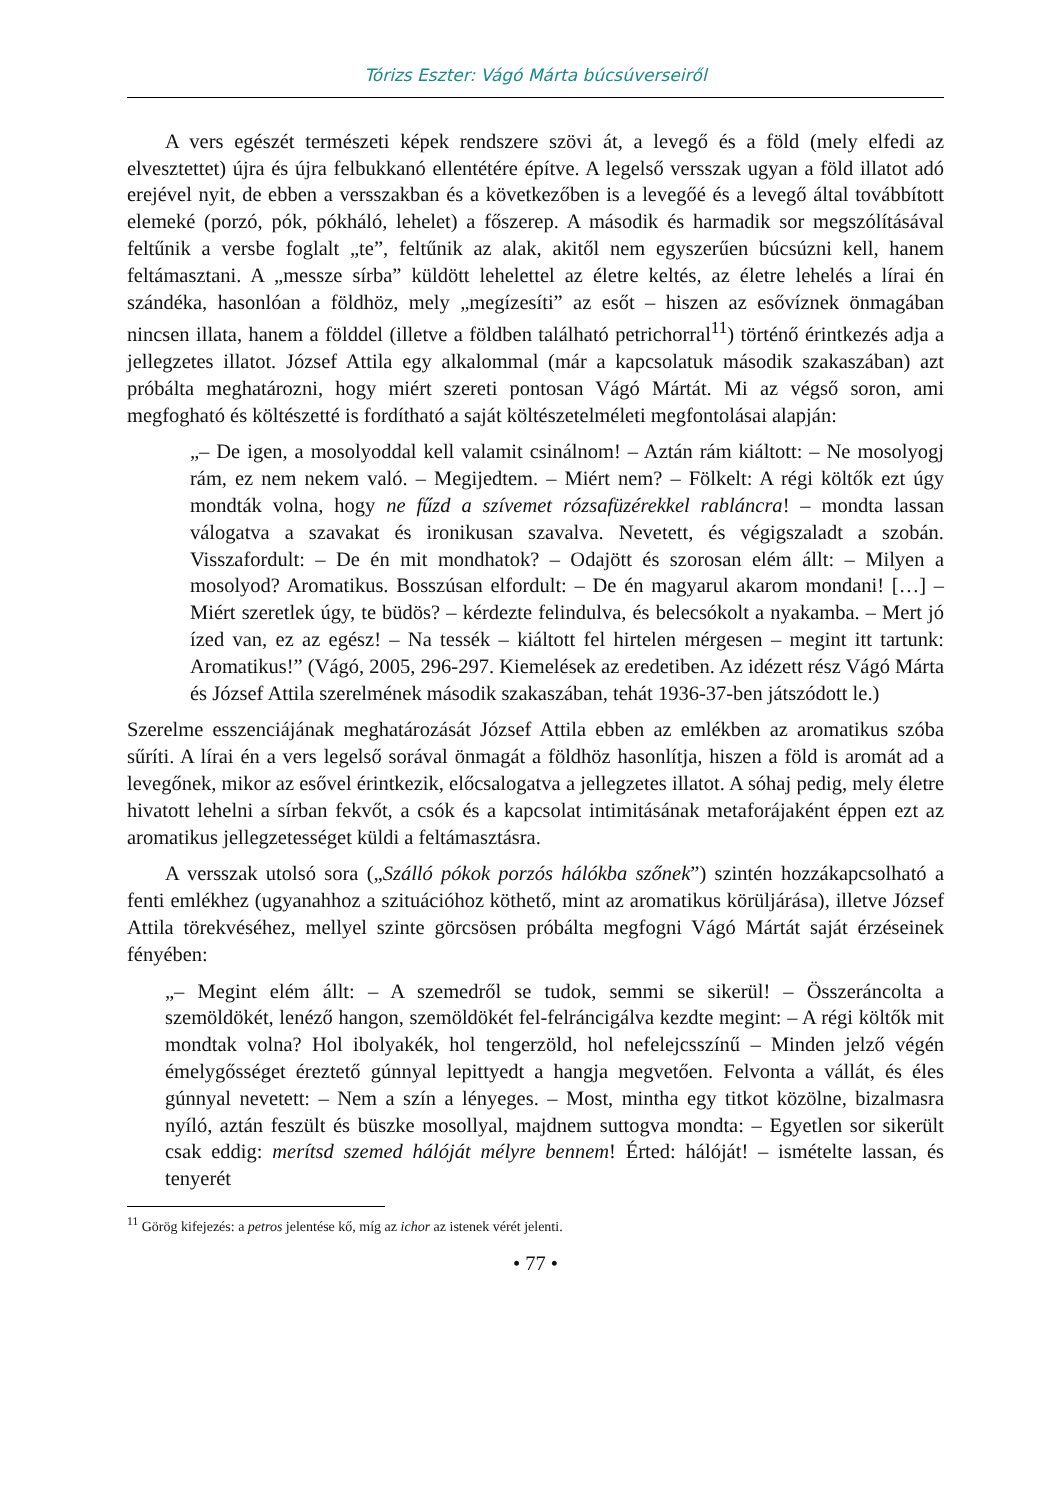Tórizs Eszter: Vágó Márta búcsúverseiről
A vers egészét természeti képek rendszere szövi át, a levegő és a föld (mely elfedi az elvesztettet) újra és újra felbukkanó ellentétére építve. A legelső versszak ugyan a föld illatot adó erejével nyit, de ebben a versszakban és a következőben is a levegőé és a levegő által továbbított elemeké (porzó, pók, pókháló, lehelet) a főszerep. A második és harmadik sor megszólításával feltűnik a versbe foglalt „te”, feltűnik az alak, akitől nem egyszerűen búcsúzni kell, hanem feltámasztani. A „messze sírba” küldött lehelettel az életre keltés, az életre lehelés a lírai én szándéka, hasonlóan a földhöz, mely „megízesíti” az esőt – hiszen az esővíznek önmagában nincsen illata, hanem a földdel (illetve a földben található petrichorral<sup>11</sup>) történő érintkezés adja a jellegzetes illatot. József Attila egy alkalommal (már a kapcsolatuk második szakaszában) azt próbálta meghatározni, hogy miért szereti pontosan Vágó Mártát. Mi az végső soron, ami megfogható és költészetté is fordítható a saját költészetelméleti megfontolásai alapján:
„– De igen, a mosolyoddal kell valamit csinálnom! – Aztán rám kiáltott: – Ne mosolyogj rám, ez nem nekem való. – Megijedtem. – Miért nem? – Fölkelt: A régi költők ezt úgy mondták volna, hogy ne fűzd a szívemet rózsafüzérekkel rabláncra! – mondta lassan válogatva a szavakat és ironikusan szavalva. Nevetett, és végigszaladt a szobán. Visszafordult: – De én mit mondhatok? – Odajött és szorosan elém állt: – Milyen a mosolyod? Aromatikus. Bosszúsan elfordult: – De én magyarul akarom mondani! […] – Miért szeretlek úgy, te büdös? – kérdezte felindulva, és belecsókolt a nyakamba. – Mert jó ízed van, ez az egész! – Na tessék – kiáltott fel hirtelen mérgesen – megint itt tartunk: Aromatikus!” (Vágó, 2005, 296-297. Kiemelések az eredetiben. Az idézett rész Vágó Márta és József Attila szerelmének második szakaszában, tehát 1936-37-ben játszódott le.)
Szerelme esszenciájának meghatározását József Attila ebben az emlékben az aromatikus szóba sűríti. A lírai én a vers legelső sorával önmagát a földhöz hasonlítja, hiszen a föld is aromát ad a levegőnek, mikor az esővel érintkezik, előcsalogatva a jellegzetes illatot. A sóhaj pedig, mely életre hivatott lehelni a sírban fekvőt, a csók és a kapcsolat intimitásának metaforájaként éppen ezt az aromatikus jellegzetességet küldi a feltámasztásra.
A versszak utolsó sora („Szálló pókok porzós hálókba szőnek”) szintén hozzákapcsolható a fenti emlékhez (ugyanahhoz a szituációhoz köthető, mint az aromatikus körüljárása), illetve József Attila törekvéséhez, mellyel szinte görcsösen próbálta megfogni Vágó Mártát saját érzéseinek fényében:
„– Megint elém állt: – A szemedről se tudok, semmi se sikerül! – Összeráncolta a szemöldökét, lenéző hangon, szemöldökét fel-felráncigálva kezdte megint: – A régi költők mit mondtak volna? Hol ibolyakék, hol tengerzöld, hol nefelejcsszínű – Minden jelző végén émelygősséget éreztető gúnnyal lepittyedt a hangja megvetően. Felvonta a vállát, és éles gúnnyal nevetett: – Nem a szín a lényeges. – Most, mintha egy titkot közölne, bizalmasra nyíló, aztán feszült és büszke mosollyal, majdnem suttogva mondta: – Egyetlen sor sikerült csak eddig: merítsd szemed hálóját mélyre bennem! Érted: hálóját! – ismételte lassan, és tenyerét
<sup>11</sup> Görög kifejezés: a petros jelentése kő, míg az ichor az istenek vérét jelenti.
• 77 •